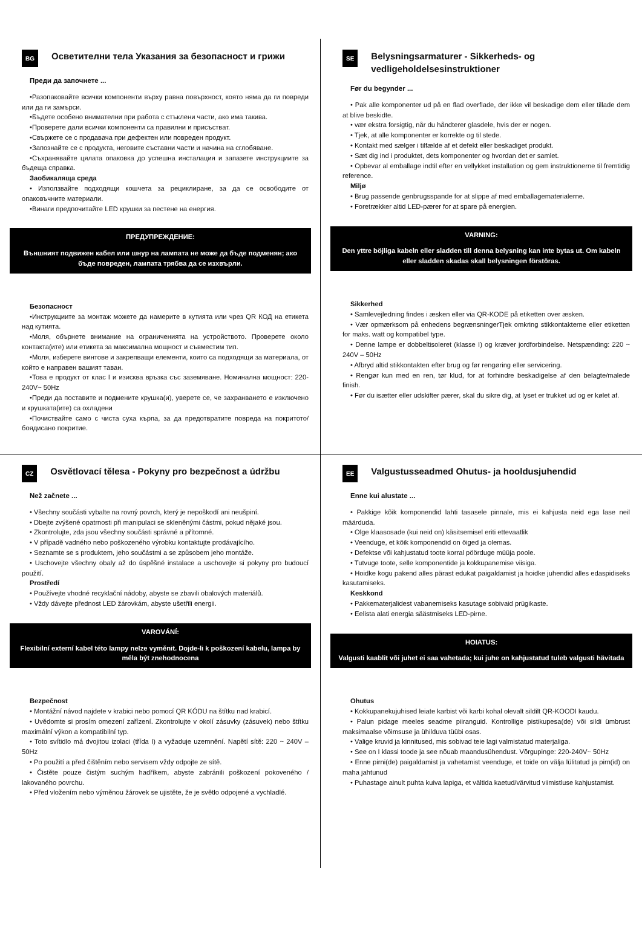BG Осветителни тела Указания за безопасност и грижи
Преди да започнете ...
•Разопаковайте всички компоненти върху равна повърхност, която няма да ги повреди или да ги замърси.
•Бъдете особено внимателни при работа с стъклени части, ако има такива.
•Проверете дали всички компоненти са правилни и присъстват.
•Свържете се с продавача при дефектен или повреден продукт.
•Запознайте се с продукта, неговите съставни части и начина на сглобяване.
•Съхранявайте цялата опаковка до успешна инсталация и запазете инструкциите за бъдеща справка.
Заобикаляща среда
• Използвайте подходящи кошчета за рециклиране, за да се освободите от опаковъчните материали.
•Винаги предпочитайте LED крушки за пестене на енергия.
ПРЕДУПРЕЖДЕНИЕ:
Външният подвижен кабел или шнур на лампата не може да бъде подменян; ако бъде повреден, лампата трябва да се изхвърли.
Безопасност
•Инструкциите за монтаж можете да намерите в кутията или чрез QR КОД на етикета над кутията.
•Моля, обърнете внимание на ограниченията на устройството. Проверете около контакта(ите) или етикета за максимална мощност и съвместим тип.
•Моля, изберете винтове и закрепващи елементи, които са подходящи за материала, от който е направен вашият таван.
•Това е продукт от клас I и изисква връзка със заземяване. Номинална мощност: 220-240V~ 50Hz
•Преди да поставите и подмените крушка(и), уверете се, че захранването е изключено и крушката(ите) са охладени
•Почиствайте само с чиста суха кърпа, за да предотвратите повреда на покритото/боядисано покритие.
SE Belysningsarmaturer - Sikkerheds- og vedligeholdelsesinstruktioner
Før du begynder ...
• Pak alle komponenter ud på en flad overflade, der ikke vil beskadige dem eller tillade dem at blive beskidte.
• vær ekstra forsigtig, når du håndterer glasdele, hvis der er nogen.
• Tjek, at alle komponenter er korrekte og til stede.
• Kontakt med sælger i tilfælde af et defekt eller beskadiget produkt.
• Sæt dig ind i produktet, dets komponenter og hvordan det er samlet.
• Opbevar al emballage indtil efter en vellykket installation og gem instruktionerne til fremtidig reference.
Miljø
• Brug passende genbrugsspande for at slippe af med emballagematerialerne.
• Foretrækker altid LED-pærer for at spare på energien.
VARNING:
Den yttre böjliga kabeln eller sladden till denna belysning kan inte bytas ut. Om kabeln eller sladden skadas skall belysningen förstöras.
Sikkerhed
• Samlevejledning findes i æsken eller via QR-KODE på etiketten over æsken.
• Vær opmærksom på enhedens begrænsningerTjek omkring stikkontakterne eller etiketten for maks. watt og kompatibel type.
• Denne lampe er dobbeltisoleret (klasse I) og kræver jordforbindelse. Netspænding: 220 ~ 240V – 50Hz
• Afbryd altid stikkontakten efter brug og før rengøring eller servicering.
• Rengør kun med en ren, tør klud, for at forhindre beskadigelse af den belagte/malede finish.
• Før du isætter eller udskifter pærer, skal du sikre dig, at lyset er trukket ud og er kølet af.
CZ Osvětlovací tělesa - Pokyny pro bezpečnost a údržbu
Než začnete ...
• Všechny součásti vybalte na rovný povrch, který je nepoškodí ani neušpiní.
• Dbejte zvýšené opatrnosti při manipulaci se skleněnými částmi, pokud nějaké jsou.
• Zkontrolujte, zda jsou všechny součásti správné a přítomné.
• V případě vadného nebo poškozeného výrobku kontaktujte prodávajícího.
• Seznamte se s produktem, jeho součástmi a se způsobem jeho montáže.
• Uschovejte všechny obaly až do úspěšné instalace a uschovejte si pokyny pro budoucí použití.
Prostředí
• Používejte vhodné recyklační nádoby, abyste se zbavili obalových materiálů.
• Vždy dávejte přednost LED žárovkám, abyste ušetřili energii.
VAROVÁNÍ:
Flexibilní externí kabel této lampy nelze vyměnit. Dojde-li k poškození kabelu, lampa by měla být znehodnocena
Bezpečnost
• Montážní návod najdete v krabici nebo pomocí QR KÓDU na štítku nad krabicí.
• Uvědomte si prosím omezení zařízení. Zkontrolujte v okolí zásuvky (zásuvek) nebo štítku maximální výkon a kompatibilní typ.
• Toto svítidlo má dvojitou izolaci (třída I) a vyžaduje uzemnění. Napětí sítě: 220 ~ 240V – 50Hz
• Po použití a před čištěním nebo servisem vždy odpojte ze sítě.
• Čistěte pouze čistým suchým hadříkem, abyste zabránili poškození pokoveného / lakovaného povrchu.
• Před vložením nebo výměnou žárovek se ujistěte, že je světlo odpojené a vychladlé.
EE Valgustusseadmed Ohutus- ja hooldusjuhendid
Enne kui alustate ...
• Pakkige kõik komponendid lahti tasasele pinnale, mis ei kahjusta neid ega lase neil määrduda.
• Olge klaasosade (kui neid on) käsitsemisel eriti ettevaatlik
• Veenduge, et kõik komponendid on õiged ja olemas.
• Defektse või kahjustatud toote korral pöörduge müüja poole.
• Tutvuge toote, selle komponentide ja kokkupanemise viisiga.
• Hoidke kogu pakend alles pärast edukat paigaldamist ja hoidke juhendid alles edaspidiseks kasutamiseks.
Keskkond
• Pakkematerjalidest vabanemiseks kasutage sobivaid prügikaste.
• Eelista alati energia säästmiseks LED-pirne.
HOIATUS:
Valgusti kaablit või juhet ei saa vahetada; kui juhe on kahjustatud tuleb valgusti hävitada
Ohutus
• Kokkupanekujuhised leiate karbist või karbi kohal olevalt sildilt QR-KOODI kaudu.
• Palun pidage meeles seadme piiranguid. Kontrollige pistikupesa(de) või sildi ümbrust maksimaalse võimsuse ja ühilduva tüübi osas.
• Valige kruvid ja kinnitused, mis sobivad teie lagi valmistatud materjaliga.
• See on I klassi toode ja see nõuab maandusühendust. Võrgupinge: 220-240V~ 50Hz
• Enne pirni(de) paigaldamist ja vahetamist veenduge, et toide on välja lülitatud ja pirn(id) on maha jahtunud
• Puhastage ainult puhta kuiva lapiga, et vältida kaetud/värvitud viimistluse kahjustamist.